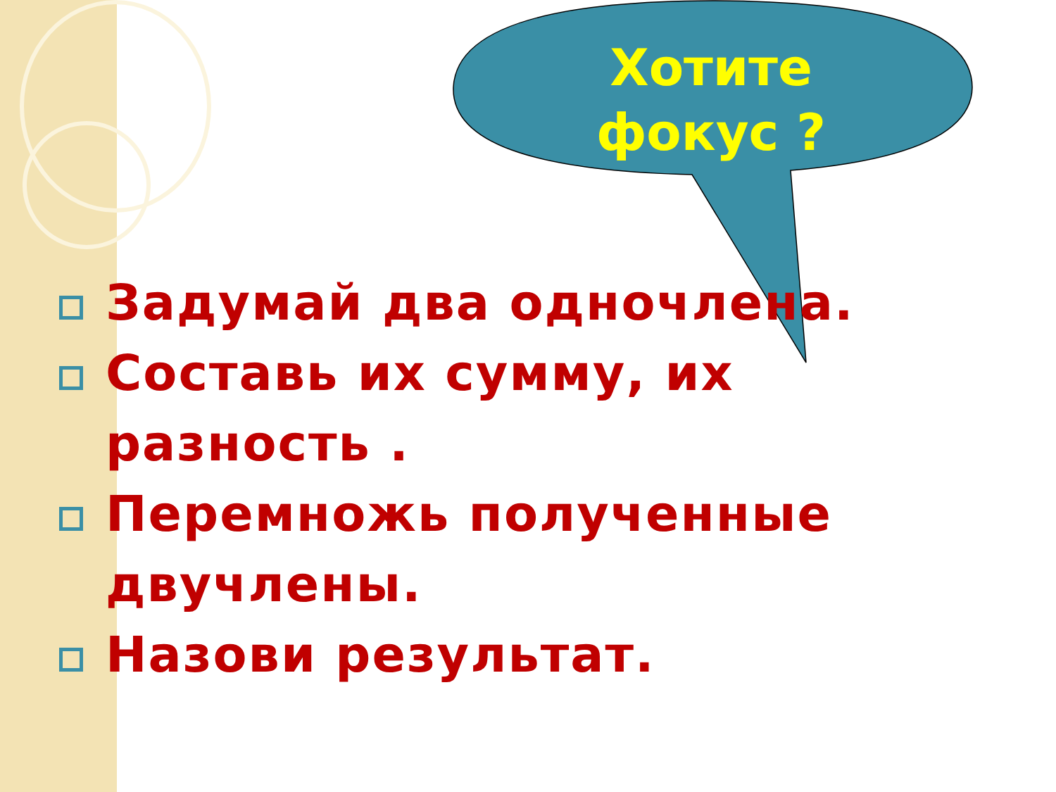Хотите фокус ?
Задумай два одночлена.
Составь их сумму, их разность .
Перемножь полученные двучлены.
Назови результат.